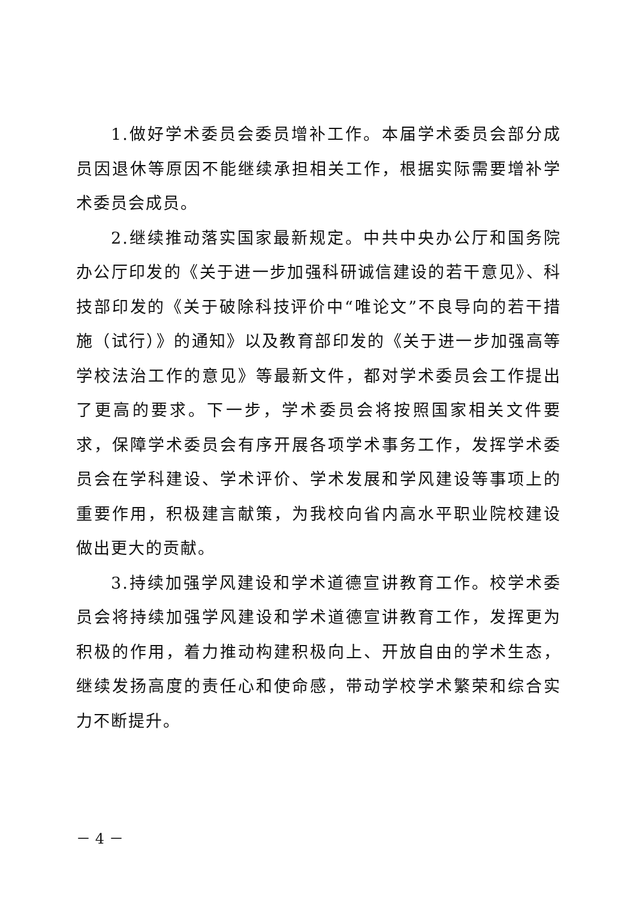1.做好学术委员会委员增补工作。本届学术委员会部分成员因退休等原因不能继续承担相关工作，根据实际需要增补学术委员会成员。
2.继续推动落实国家最新规定。中共中央办公厅和国务院办公厅印发的《关于进一步加强科研诚信建设的若干意见》、科技部印发的《关于破除科技评价中“唯论文”不良导向的若干措施（试行）》的通知》以及教育部印发的《关于进一步加强高等学校法治工作的意见》等最新文件，都对学术委员会工作提出了更高的要求。下一步，学术委员会将按照国家相关文件要求，保障学术委员会有序开展各项学术事务工作，发挥学术委员会在学科建设、学术评价、学术发展和学风建设等事项上的重要作用，积极建言献策，为我校向省内高水平职业院校建设做出更大的贡献。
3.持续加强学风建设和学术道德宣讲教育工作。校学术委员会将持续加强学风建设和学术道德宣讲教育工作，发挥更为积极的作用，着力推动构建积极向上、开放自由的学术生态，继续发扬高度的责任心和使命感，带动学校学术繁荣和综合实力不断提升。
－ 4 －